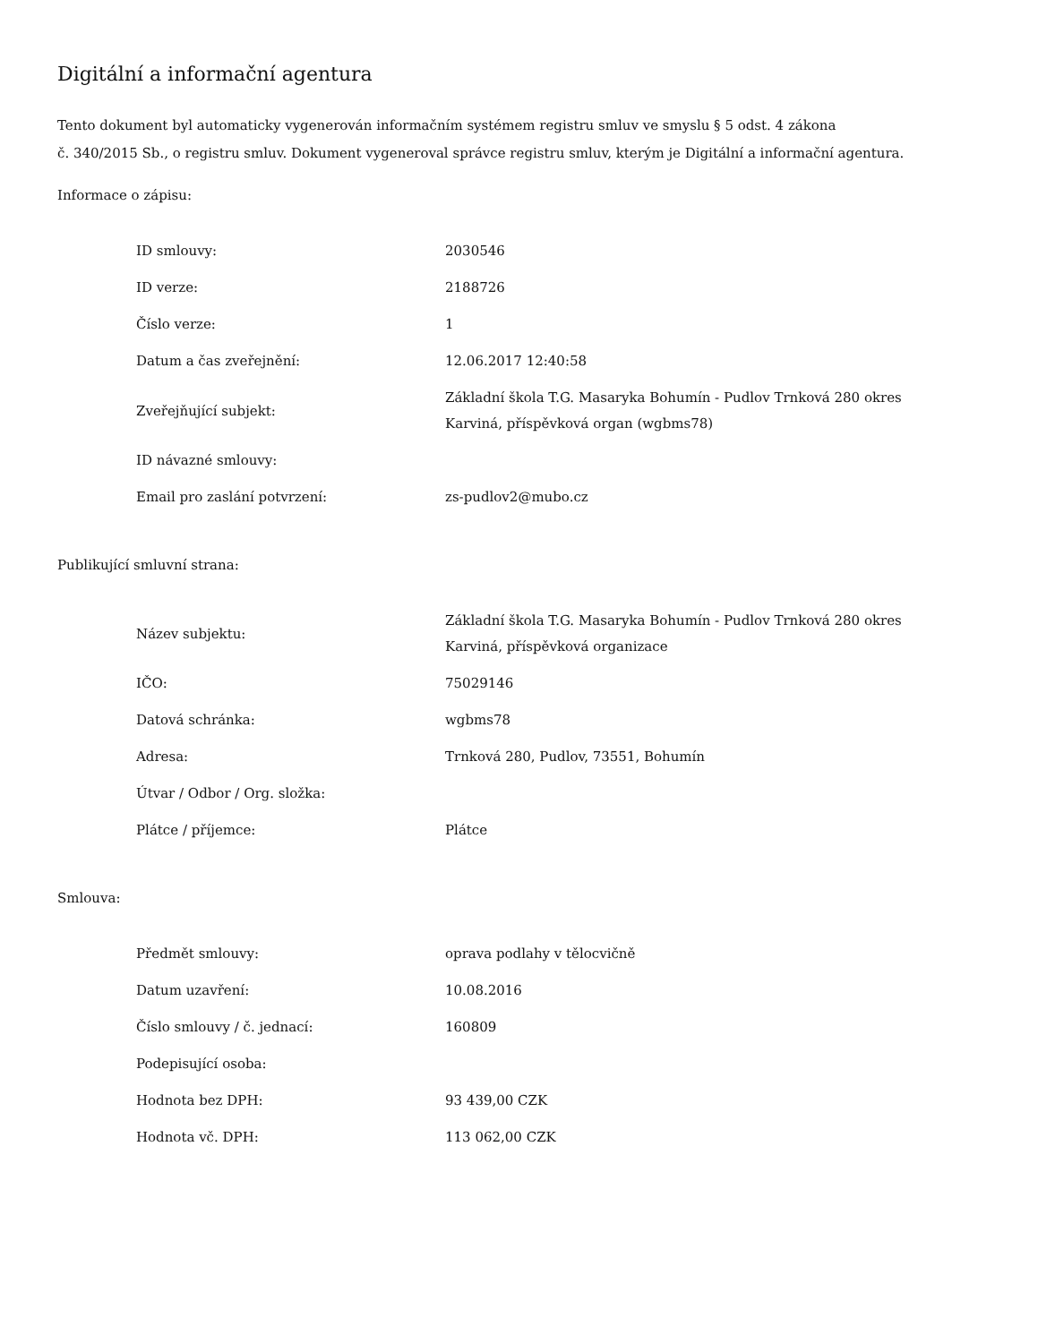Digitální a informační agentura
Tento dokument byl automaticky vygenerován informačním systémem registru smluv ve smyslu § 5 odst. 4 zákona
č. 340/2015 Sb., o registru smluv. Dokument vygeneroval správce registru smluv, kterým je Digitální a informační agentura.
Informace o zápisu:
| ID smlouvy: | 2030546 |
| ID verze: | 2188726 |
| Číslo verze: | 1 |
| Datum a čas zveřejnění: | 12.06.2017 12:40:58 |
| Zveřejňující subjekt: | Základní škola T.G. Masaryka Bohumín - Pudlov Trnková 280 okres Karviná, příspěvková organ (wgbms78) |
| ID návazné smlouvy: | |
| Email pro zaslání potvrzení: | zs-pudlov2@mubo.cz |
Publikující smluvní strana:
| Název subjektu: | Základní škola T.G. Masaryka Bohumín - Pudlov Trnková 280 okres Karviná, příspěvková organizace |
| IČO: | 75029146 |
| Datová schránka: | wgbms78 |
| Adresa: | Trnková 280, Pudlov, 73551, Bohumín |
| Útvar / Odbor / Org. složka: | |
| Plátce / příjemce: | Plátce |
Smlouva:
| Předmět smlouvy: | oprava podlahy v tělocvičně |
| Datum uzavření: | 10.08.2016 |
| Číslo smlouvy / č. jednací: | 160809 |
| Podepisující osoba: | |
| Hodnota bez DPH: | 93 439,00 CZK |
| Hodnota vč. DPH: | 113 062,00 CZK |